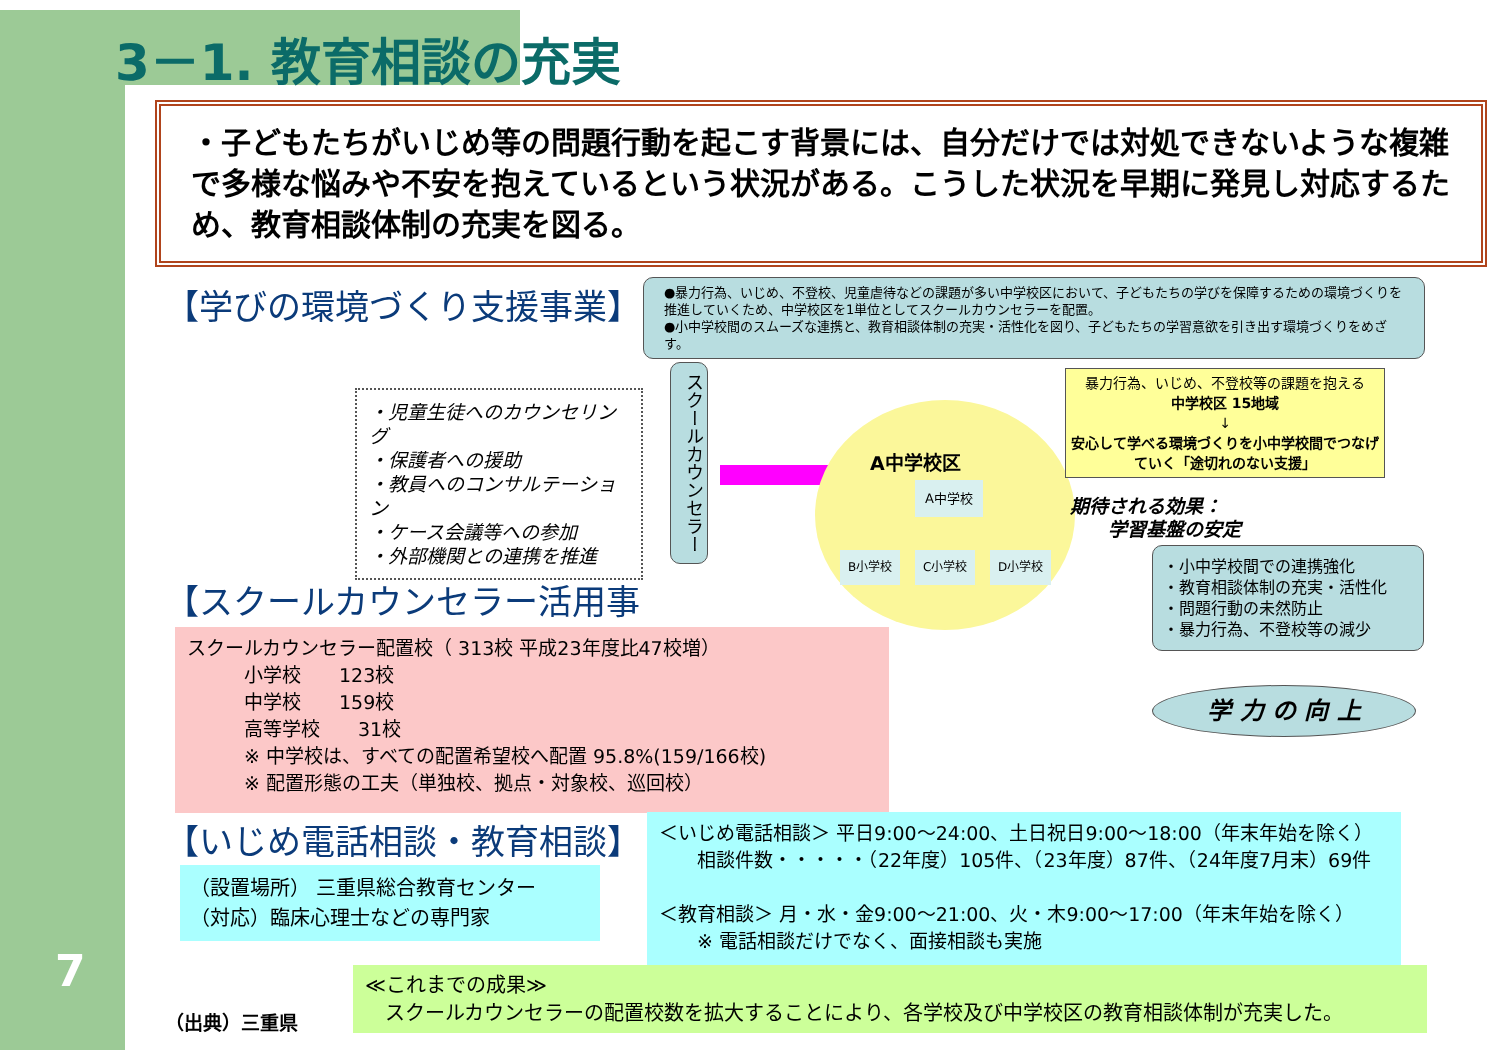3－1. 教育相談の充実
・子どもたちがいじめ等の問題行動を起こす背景には、自分だけでは対処できないような複雑で多様な悩みや不安を抱えているという状況がある。こうした状況を早期に発見し対応するため、教育相談体制の充実を図る。
【学びの環境づくり支援事業】
●暴力行為、いじめ、不登校、児童虐待などの課題が多い中学校区において、子どもたちの学びを保障するための環境づくりを推進していくため、中学校区を1単位としてスクールカウンセラーを配置。
●小中学校間のスムーズな連携と、教育相談体制の充実・活性化を図り、子どもたちの学習意欲を引き出す環境づくりをめざす。
・児童生徒へのカウンセリング
・保護者への援助
・教員へのコンサルテーション
・ケース会議等への参加
・外部機関との連携を推進
スクールカウンセラー
A中学校区
A中学校
B小学校 C小学校 D小学校
暴力行為、いじめ、不登校等の課題を抱える
中学校区 15地域
↓
安心して学べる環境づくりを小中学校間でつなげていく「途切れのない支援」
期待される効果：
　　学習基盤の安定
・小中学校間での連携強化
・教育相談体制の充実・活性化
・問題行動の未然防止
・暴力行為、不登校等の減少
学 力 の 向 上
【スクールカウンセラー活用事
スクールカウンセラー配置校（ 313校 平成23年度比47校増）
　　　小学校　　123校
　　　中学校　　159校
　　　高等学校　　31校
　　　※ 中学校は、すべての配置希望校へ配置 95.8%(159/166校)
　　　※ 配置形態の工夫（単独校、拠点・対象校、巡回校）
【いじめ電話相談・教育相談】
（設置場所） 三重県総合教育センター
（対応）臨床心理士などの専門家
＜いじめ電話相談＞ 平日9:00～24:00、土日祝日9:00～18:00（年末年始を除く）
　　相談件数・・・・・（22年度）105件、（23年度）87件、（24年度7月末）69件
＜教育相談＞ 月・水・金9:00～21:00、火・木9:00～17:00（年末年始を除く）
　　※ 電話相談だけでなく、面接相談も実施
（出典）三重県
≪これまでの成果≫
　スクールカウンセラーの配置校数を拡大することにより、各学校及び中学校区の教育相談体制が充実した。
7